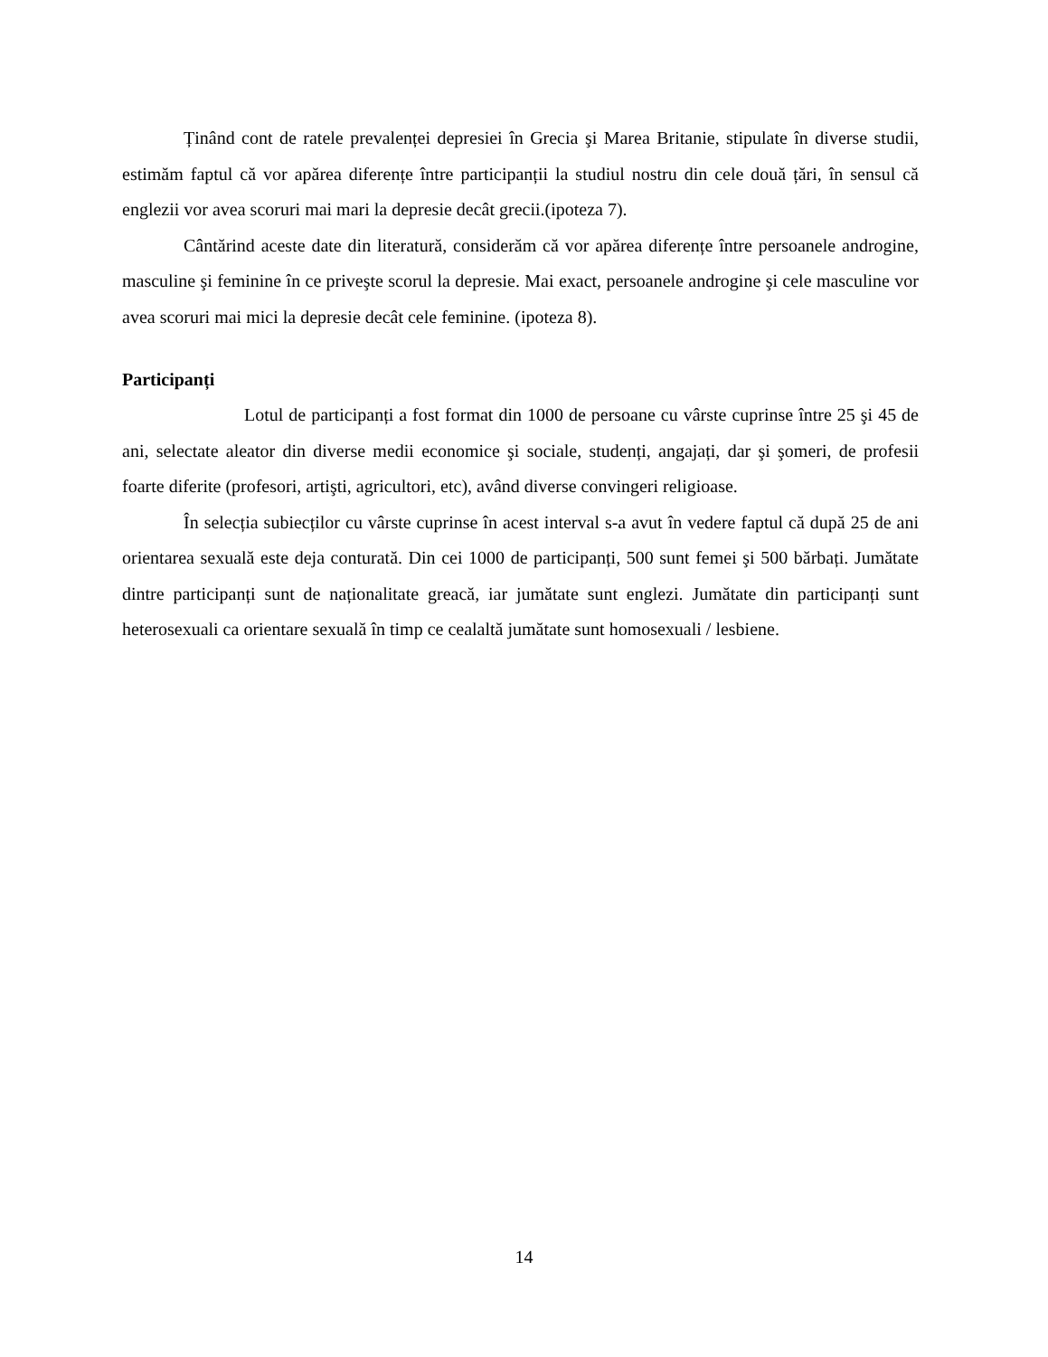Ținând cont de ratele prevalenței depresiei în Grecia şi Marea Britanie, stipulate în diverse studii, estimăm faptul că vor apărea diferențe între participanții la studiul nostru din cele două țări, în sensul că englezii vor avea scoruri mai mari la depresie decât grecii.(ipoteza 7).
Cântărind aceste date din literatură, considerăm că vor apărea diferențe între persoanele androgine, masculine şi feminine în ce priveşte scorul la depresie. Mai exact, persoanele androgine şi cele masculine vor avea scoruri mai mici la depresie decât cele feminine. (ipoteza 8).
Participanți
Lotul de participanți a fost format din 1000 de persoane cu vârste cuprinse între 25 şi 45 de ani, selectate aleator din diverse medii economice şi sociale, studenți, angajați, dar şi şomeri, de profesii foarte diferite (profesori, artişti, agricultori, etc), având diverse convingeri religioase.
În selecția subiecților cu vârste cuprinse în acest interval s-a avut în vedere faptul că după 25 de ani orientarea sexuală este deja conturată. Din cei 1000 de participanți, 500 sunt femei şi 500 bărbați. Jumătate dintre participanți sunt de naționalitate greacă, iar jumătate sunt englezi. Jumătate din participanți sunt heterosexuali ca orientare sexuală în timp ce cealaltă jumătate sunt homosexuali / lesbiene.
14